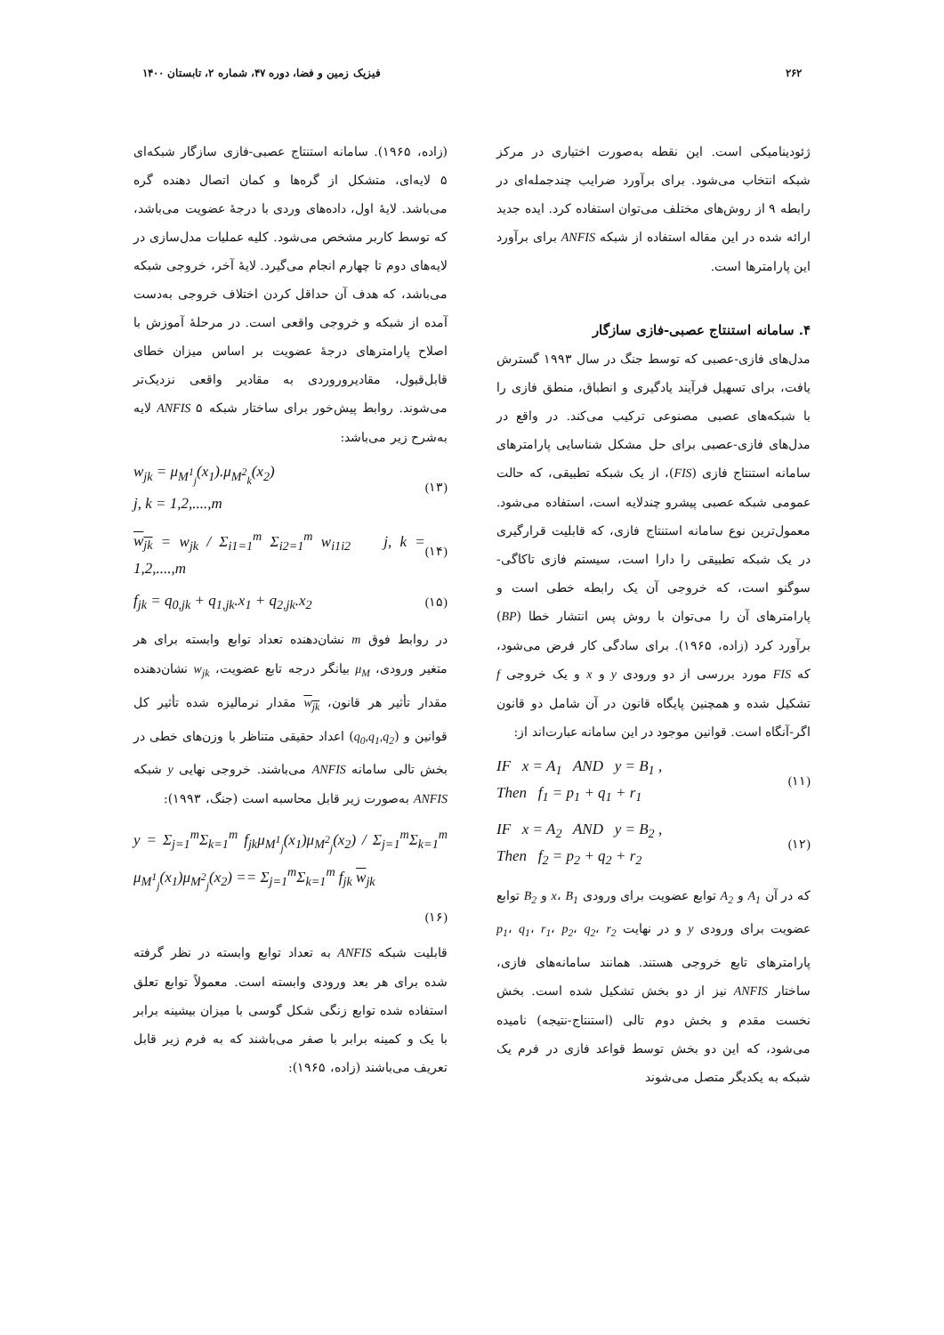۲۶۲ فیزیک زمین و فضا، دوره ۴۷، شماره ۲، تابستان ۱۴۰۰
ژئودینامیکی است. این نقطه به‌صورت اختیاری در مرکز شبکه انتخاب می‌شود. برای برآورد ضرایب چندجمله‌ای در رابطه ۹ از روش‌های مختلف می‌توان استفاده کرد. ایده جدید ارائه شده در این مقاله استفاده از شبکه ANFIS برای برآورد این پارامترها است.
۴. سامانه استنتاج عصبی-فازی سازگار
مدل‌های فازی-عصبی که توسط جنگ در سال ۱۹۹۳ گسترش یافت، برای تسهیل فرآیند یادگیری و انطباق، منطق فازی را با شبکه‌های عصبی مصنوعی ترکیب می‌کند. در واقع در مدل‌های فازی-عصبی برای حل مشکل شناسایی پارامترهای سامانه استنتاج فازی (FIS)، از یک شبکه تطبیقی، که حالت عمومی شبکه عصبی پیشرو چندلایه است، استفاده می‌شود. معمول‌ترین نوع سامانه استنتاج فازی، که قابلیت قرارگیری در یک شبکه تطبیقی را دارا است، سیستم فازی تاکاگی-سوگنو است، که خروجی آن یک رابطه خطی است و پارامترهای آن را می‌توان با روش پس انتشار خطا (BP) برآورد کرد (زاده، ۱۹۶۵). برای سادگی کار فرض می‌شود، که FIS مورد بررسی از دو ورودی y و x و یک خروجی f تشکیل شده و همچنین پایگاه قانون در آن شامل دو قانون اگر-آنگاه است. قوانین موجود در این سامانه عبارت‌اند از:
IF x = A<sub>1</sub> AND y = B<sub>1</sub> ,
Then f<sub>1</sub> = p<sub>1</sub> + q<sub>1</sub> + r<sub>1</sub> (۱۱)
IF x = A<sub>2</sub> AND y = B<sub>2</sub> ,
Then f<sub>2</sub> = p<sub>2</sub> + q<sub>2</sub> + r<sub>2</sub> (۱۲)
که در آن A<sub>1</sub> و A<sub>2</sub> توابع عضویت برای ورودی x، B<sub>1</sub> و B<sub>2</sub> توابع عضویت برای ورودی y و در نهایت p<sub>1</sub>، q<sub>1</sub>، r<sub>1</sub>، p<sub>2</sub>، q<sub>2</sub>، r<sub>2</sub> پارامترهای تابع خروجی هستند. همانند سامانه‌های فازی، ساختار ANFIS نیز از دو بخش تشکیل شده است. بخش نخست مقدم و بخش دوم تالی (استنتاج-نتیجه) نامیده می‌شود، که این دو بخش توسط قواعد فازی در فرم یک شبکه به یکدیگر متصل می‌شوند
(زاده، ۱۹۶۵). سامانه استنتاج عصبی-فازی سازگار شبکه‌ای ۵ لایه‌ای، متشکل از گره‌ها و کمان اتصال دهنده گره می‌باشد. لایۀ اول، داده‌های وردی با درجۀ عضویت می‌باشد، که توسط کاربر مشخص می‌شود. کلیه عملیات مدل‌سازی در لایه‌های دوم تا چهارم انجام می‌گیرد. لایۀ آخر، خروجی شبکه می‌باشد، که هدف آن حداقل کردن اختلاف خروجی به‌دست آمده از شبکه و خروجی واقعی است. در مرحلۀ آموزش با اصلاح پارامترهای درجۀ عضویت بر اساس میزان خطای قابل‌قبول، مقادیروروردی به مقادیر واقعی نزدیک‌تر می‌شوند. روابط پیش‌خور برای ساختار شبکه ANFIS ۵ لایه به‌شرح زیر می‌باشد:
w<sub>jk</sub> = μ<sub>M<sup>1</sup><sub>j</sub></sub>(x<sub>1</sub>).μ<sub>M<sup>2</sup><sub>k</sub></sub>(x<sub>2</sub>)
j, k = 1,2,....,m (۱۳)
w<sub>jk</sub> = w<sub>jk</sub> / Σ<sub>i1=1</sub><sup>m</sup> Σ<sub>i2=1</sub><sup>m</sup> w<sub>i1i2</sub> j, k = 1,2,....,m (۱۴)
f<sub>jk</sub> = q<sub>0,jk</sub> + q<sub>1,jk</sub>.x<sub>1</sub> + q<sub>2,jk</sub>.x<sub>2</sub> (۱۵)
در روابط فوق m نشان‌دهنده تعداد توابع وابسته برای هر متغیر ورودی، μ<sub>M</sub> بیانگر درجه تابع عضویت، w<sub>jk</sub> نشان‌دهنده مقدار تأثیر هر قانون، w<sub>jk</sub> مقدار نرمالیزه شده تأثیر کل قوانین و (q<sub>0</sub>,q<sub>1</sub>,q<sub>2</sub>) اعداد حقیقی متناظر با وزن‌های خطی در بخش تالی سامانه ANFIS می‌باشند. خروجی نهایی y شبکه ANFIS به‌صورت زیر قابل محاسبه است (جنگ، ۱۹۹۳):
y = Σ<sub>j=1</sub><sup>m</sup>Σ<sub>k=1</sub><sup>m</sup> f<sub>jk</sub>μ<sub>M<sup>1</sup><sub>j</sub></sub>(x<sub>1</sub>)μ<sub>M<sup>2</sup><sub>j</sub></sub>(x<sub>2</sub>) / Σ<sub>j=1</sub><sup>m</sup>Σ<sub>k=1</sub><sup>m</sup> μ<sub>M<sup>1</sup><sub>j</sub></sub>(x<sub>1</sub>)μ<sub>M<sup>2</sup><sub>j</sub></sub>(x<sub>2</sub>) == Σ<sub>j=1</sub><sup>m</sup>Σ<sub>k=1</sub><sup>m</sup> f<sub>jk</sub> w<sub>jk</sub>
(۱۶)
قابلیت شبکه ANFIS به تعداد توابع وابسته در نظر گرفته شده برای هر بعد ورودی وابسته است. معمولاً توابع تعلق استفاده شده توابع زنگی شکل گوسی با میزان بیشینه برابر با یک و کمینه برابر با صفر می‌باشند که به فرم زیر قابل تعریف می‌باشند (زاده، ۱۹۶۵):